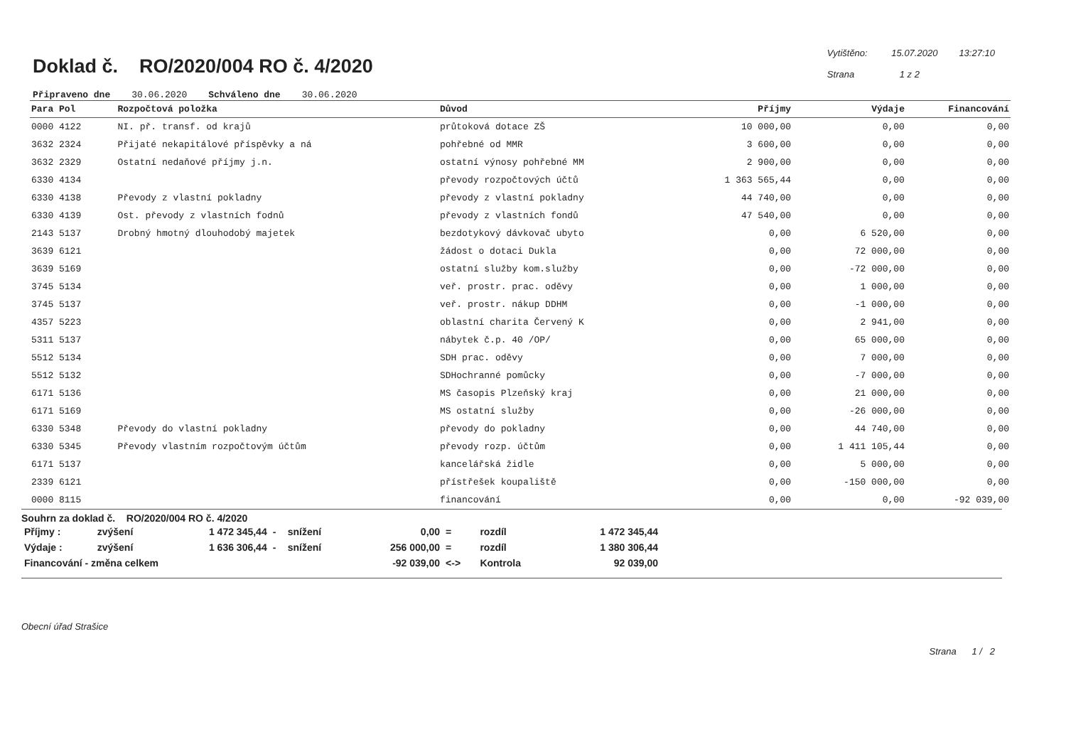Doklad č. RO/2020/004 RO č. 4/2020
Vytištěno: 15.07.2020 13:27:10
Strana 1 z 2
Připraveno dne 30.06.2020 Schváleno dne 30.06.2020
| Para Pol | Rozpočtová položka | Důvod | Příjmy | Výdaje | Financování |
| --- | --- | --- | --- | --- | --- |
| 0000 4122 | NI. př. transf. od krajů | průtoková dotace ZŠ | 10 000,00 | 0,00 | 0,00 |
| 3632 2324 | Přijaté nekapitálové příspěvky a ná | pohřebné od MMR | 3 600,00 | 0,00 | 0,00 |
| 3632 2329 | Ostatní nedaňové příjmy j.n. | ostatní výnosy pohřebné MM | 2 900,00 | 0,00 | 0,00 |
| 6330 4134 | | převody rozpočtových účtů | 1 363 565,44 | 0,00 | 0,00 |
| 6330 4138 | Převody z vlastní pokladny | převody z vlastní pokladny | 44 740,00 | 0,00 | 0,00 |
| 6330 4139 | Ost. převody z vlastních fodnů | převody z vlastních fondů | 47 540,00 | 0,00 | 0,00 |
| 2143 5137 | Drobný hmotný dlouhodobý majetek | bezdotykový dávkovač ubyto | 0,00 | 6 520,00 | 0,00 |
| 3639 6121 | | žádost o dotaci Dukla | 0,00 | 72 000,00 | 0,00 |
| 3639 5169 | | ostatní služby kom.služby | 0,00 | -72 000,00 | 0,00 |
| 3745 5134 | | veř. prostr. prac. oděvy | 0,00 | 1 000,00 | 0,00 |
| 3745 5137 | | veř. prostr. nákup DDHM | 0,00 | -1 000,00 | 0,00 |
| 4357 5223 | | oblastní charita Červený K | 0,00 | 2 941,00 | 0,00 |
| 5311 5137 | | nábytek č.p. 40 /OP/ | 0,00 | 65 000,00 | 0,00 |
| 5512 5134 | | SDH prac. oděvy | 0,00 | 7 000,00 | 0,00 |
| 5512 5132 | | SDHochranné pomůcky | 0,00 | -7 000,00 | 0,00 |
| 6171 5136 | | MS časopis Plzeňský kraj | 0,00 | 21 000,00 | 0,00 |
| 6171 5169 | | MS ostatní služby | 0,00 | -26 000,00 | 0,00 |
| 6330 5348 | Převody do vlastní pokladny | převody do pokladny | 0,00 | 44 740,00 | 0,00 |
| 6330 5345 | Převody vlastním rozpočtovým účtům | převody rozp. účtům | 0,00 | 1 411 105,44 | 0,00 |
| 6171 5137 | | kancelářská židle | 0,00 | 5 000,00 | 0,00 |
| 2339 6121 | | přístřešek koupaliště | 0,00 | -150 000,00 | 0,00 |
| 0000 8115 | | financování | 0,00 | 0,00 | -92 039,00 |
Souhrn za doklad č. RO/2020/004 RO č. 4/2020
| Příjmy : | zvýšení | 1 472 345,44 | - | snížení | 0,00 | = | rozdíl | 1 472 345,44 |
| Výdaje : | zvýšení | 1 636 306,44 | - | snížení | 256 000,00 | = | rozdíl | 1 380 306,44 |
| Financování - změna celkem | | | | | -92 039,00 | <-> | Kontrola | 92 039,00 |
Obecní úřad Strašice
Strana 1 / 2